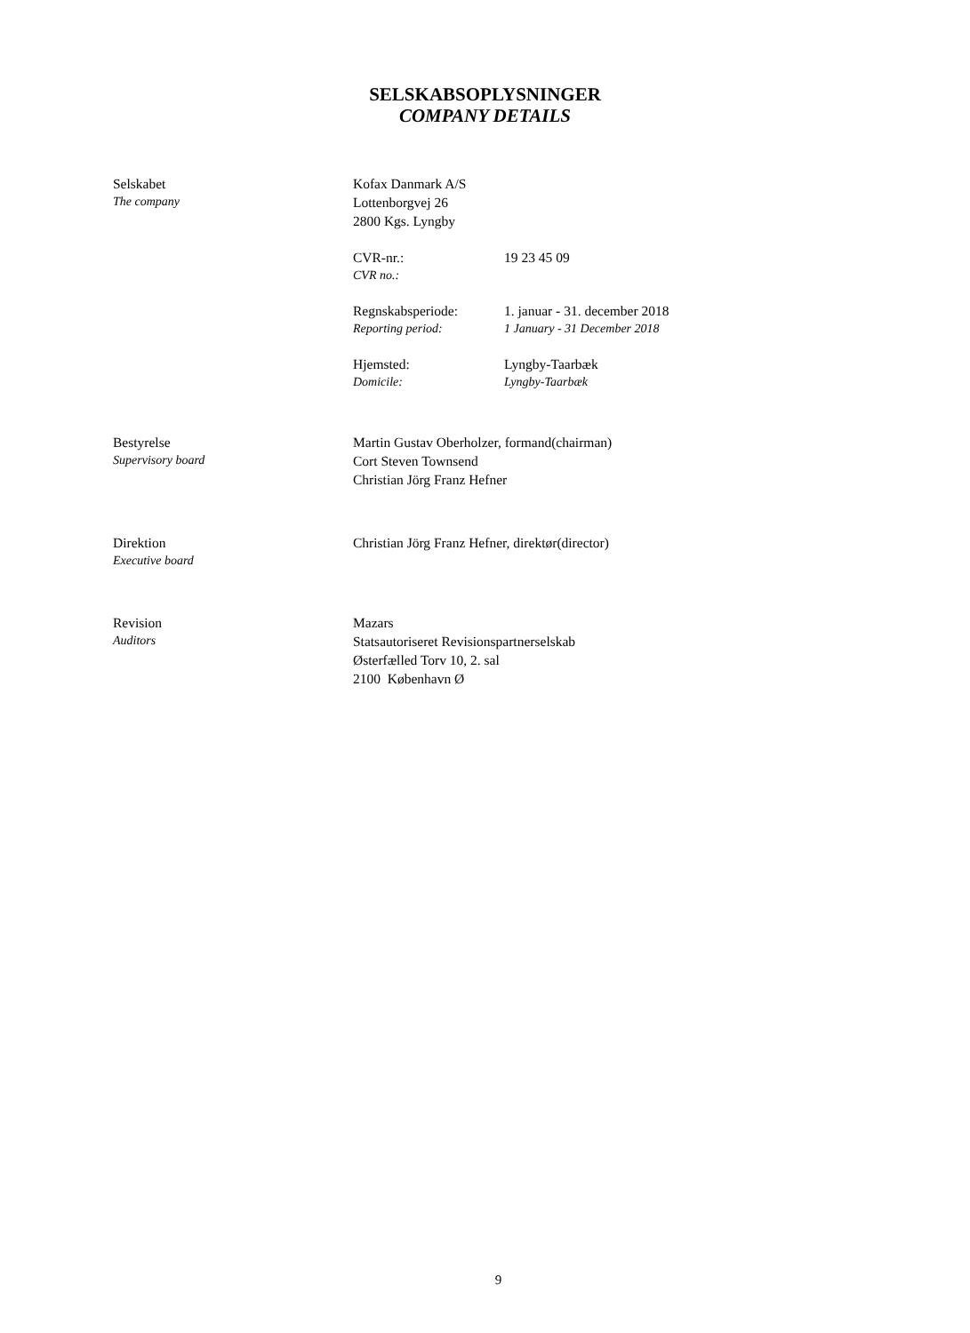SELSKABSOPLYSNINGER
COMPANY DETAILS
Selskabet
The company
Kofax Danmark A/S
Lottenborgvej 26
2800 Kgs. Lyngby
CVR-nr.:
CVR no.:
19 23 45 09
Regnskabsperiode:
Reporting period:
1. januar - 31. december 2018
1 January - 31 December 2018
Hjemsted:
Domicile:
Lyngby-Taarbæk
Lyngby-Taarbæk
Bestyrelse
Supervisory board
Martin Gustav Oberholzer, formand(chairman)
Cort Steven Townsend
Christian Jörg Franz Hefner
Direktion
Executive board
Christian Jörg Franz Hefner, direktør(director)
Revision
Auditors
Mazars
Statsautoriseret Revisionspartnerselskab
Østerfælled Torv 10, 2. sal
2100 København Ø
9